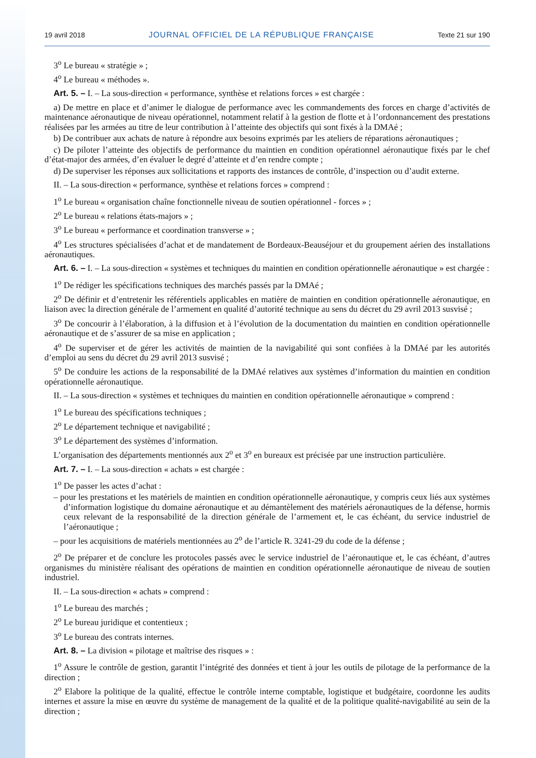19 avril 2018 JOURNAL OFFICIEL DE LA RÉPUBLIQUE FRANÇAISE Texte 21 sur 190
3<sup>o</sup> Le bureau « stratégie » ;
4<sup>o</sup> Le bureau « méthodes ».
Art. 5. – I. – La sous-direction « performance, synthèse et relations forces » est chargée :
a) De mettre en place et d’animer le dialogue de performance avec les commandements des forces en charge d’activités de maintenance aéronautique de niveau opérationnel, notamment relatif à la gestion de flotte et à l’ordonnancement des prestations réalisées par les armées au titre de leur contribution à l’atteinte des objectifs qui sont fixés à la DMAé ;
b) De contribuer aux achats de nature à répondre aux besoins exprimés par les ateliers de réparations aéronautiques ;
c) De piloter l’atteinte des objectifs de performance du maintien en condition opérationnel aéronautique fixés par le chef d’état-major des armées, d’en évaluer le degré d’atteinte et d’en rendre compte ;
d) De superviser les réponses aux sollicitations et rapports des instances de contrôle, d’inspection ou d’audit externe.
II. – La sous-direction « performance, synthèse et relations forces » comprend :
1<sup>o</sup> Le bureau « organisation chaîne fonctionnelle niveau de soutien opérationnel - forces » ;
2<sup>o</sup> Le bureau « relations états-majors » ;
3<sup>o</sup> Le bureau « performance et coordination transverse » ;
4<sup>o</sup> Les structures spécialisées d’achat et de mandatement de Bordeaux-Beauséjour et du groupement aérien des installations aéronautiques.
Art. 6. – I. – La sous-direction « systèmes et techniques du maintien en condition opérationnelle aéronautique » est chargée :
1<sup>o</sup> De rédiger les spécifications techniques des marchés passés par la DMAé ;
2<sup>o</sup> De définir et d’entretenir les référentiels applicables en matière de maintien en condition opérationnelle aéronautique, en liaison avec la direction générale de l’armement en qualité d’autorité technique au sens du décret du 29 avril 2013 susvisé ;
3<sup>o</sup> De concourir à l’élaboration, à la diffusion et à l’évolution de la documentation du maintien en condition opérationnelle aéronautique et de s’assurer de sa mise en application ;
4<sup>o</sup> De superviser et de gérer les activités de maintien de la navigabilité qui sont confiées à la DMAé par les autorités d’emploi au sens du décret du 29 avril 2013 susvisé ;
5<sup>o</sup> De conduire les actions de la responsabilité de la DMAé relatives aux systèmes d’information du maintien en condition opérationnelle aéronautique.
II. – La sous-direction « systèmes et techniques du maintien en condition opérationnelle aéronautique » comprend :
1<sup>o</sup> Le bureau des spécifications techniques ;
2<sup>o</sup> Le département technique et navigabilité ;
3<sup>o</sup> Le département des systèmes d’information.
L’organisation des départements mentionnés aux 2<sup>o</sup> et 3<sup>o</sup> en bureaux est précisée par une instruction particulière.
Art. 7. – I. – La sous-direction « achats » est chargée :
1<sup>o</sup> De passer les actes d’achat :
– pour les prestations et les matériels de maintien en condition opérationnelle aéronautique, y compris ceux liés aux systèmes d’information logistique du domaine aéronautique et au démantèlement des matériels aéronautiques de la défense, hormis ceux relevant de la responsabilité de la direction générale de l’armement et, le cas échéant, du service industriel de l’aéronautique ;
– pour les acquisitions de matériels mentionnées au 2<sup>o</sup> de l’article R. 3241-29 du code de la défense ;
2<sup>o</sup> De préparer et de conclure les protocoles passés avec le service industriel de l’aéronautique et, le cas échéant, d’autres organismes du ministère réalisant des opérations de maintien en condition opérationnelle aéronautique de niveau de soutien industriel.
II. – La sous-direction « achats » comprend :
1<sup>o</sup> Le bureau des marchés ;
2<sup>o</sup> Le bureau juridique et contentieux ;
3<sup>o</sup> Le bureau des contrats internes.
Art. 8. – La division « pilotage et maîtrise des risques » :
1<sup>o</sup> Assure le contrôle de gestion, garantit l’intégrité des données et tient à jour les outils de pilotage de la performance de la direction ;
2<sup>o</sup> Elabore la politique de la qualité, effectue le contrôle interne comptable, logistique et budgétaire, coordonne les audits internes et assure la mise en œuvre du système de management de la qualité et de la politique qualité-navigabilité au sein de la direction ;